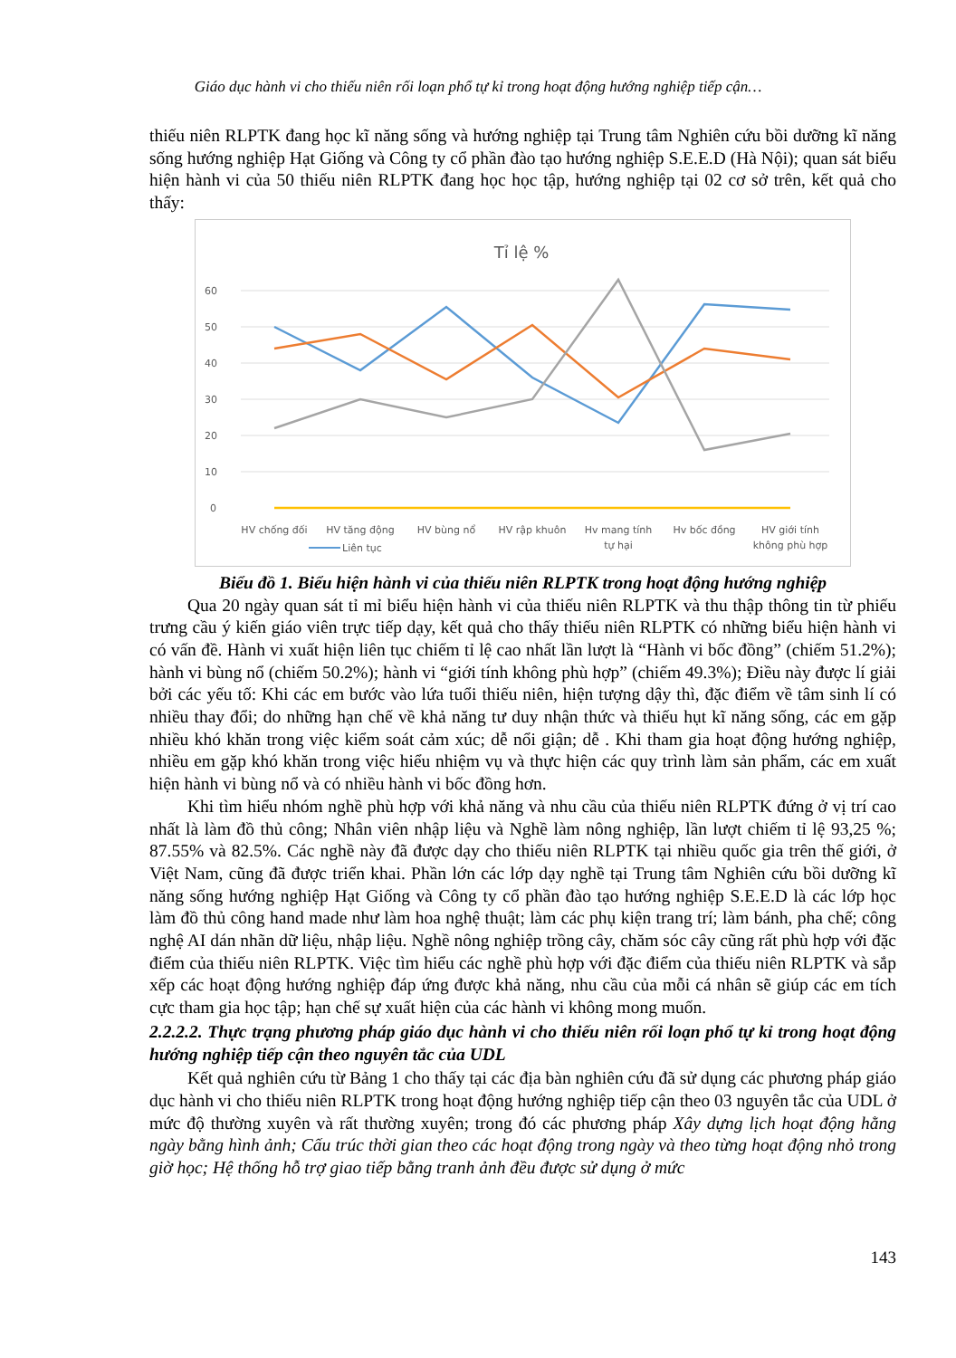Giáo dục hành vi cho thiếu niên rối loạn phổ tự kỉ trong hoạt động hướng nghiệp tiếp cận…
thiếu niên RLPTK đang học kĩ năng sống và hướng nghiệp tại Trung tâm Nghiên cứu bồi dưỡng kĩ năng sống hướng nghiệp Hạt Giống và Công ty cổ phần đào tạo hướng nghiệp S.E.E.D (Hà Nội); quan sát biểu hiện hành vi của 50 thiếu niên RLPTK đang học học tập, hướng nghiệp tại 02 cơ sở trên, kết quả cho thấy:
Tỉ lệ %
60
50
40
30
20
10
0
HV chống đối
HV tăng động
HV bùng nổ
HV rập khuôn
Hv mang tính
tự hại
Hv bốc đồng
HV giới tính
không phù hợp
Liên tục
Biểu đồ 1. Biểu hiện hành vi của thiếu niên RLPTK trong hoạt động hướng nghiệp
Qua 20 ngày quan sát tỉ mỉ biểu hiện hành vi của thiếu niên RLPTK và thu thập thông tin từ phiếu trưng cầu ý kiến giáo viên trực tiếp dạy, kết quả cho thấy thiếu niên RLPTK có những biểu hiện hành vi có vấn đề. Hành vi xuất hiện liên tục chiếm tỉ lệ cao nhất lần lượt là “Hành vi bốc đồng” (chiếm 51.2%); hành vi bùng nổ (chiếm 50.2%); hành vi “giới tính không phù hợp” (chiếm 49.3%); Điều này được lí giải bởi các yếu tố: Khi các em bước vào lứa tuổi thiếu niên, hiện tượng dậy thì, đặc điểm về tâm sinh lí có nhiều thay đổi; do những hạn chế về khả năng tư duy nhận thức và thiếu hụt kĩ năng sống, các em gặp nhiều khó khăn trong việc kiểm soát cảm xúc; dễ nổi giận; dễ . Khi tham gia hoạt động hướng nghiệp, nhiều em gặp khó khăn trong việc hiểu nhiệm vụ và thực hiện các quy trình làm sản phẩm, các em xuất hiện hành vi bùng nổ và có nhiều hành vi bốc đồng hơn.
Khi tìm hiểu nhóm nghề phù hợp với khả năng và nhu cầu của thiếu niên RLPTK đứng ở vị trí cao nhất là làm đồ thủ công; Nhân viên nhập liệu và Nghề làm nông nghiệp, lần lượt chiếm tỉ lệ 93,25 %; 87.55% và 82.5%. Các nghề này đã được dạy cho thiếu niên RLPTK tại nhiều quốc gia trên thế giới, ở Việt Nam, cũng đã được triển khai. Phần lớn các lớp dạy nghề tại Trung tâm Nghiên cứu bồi dưỡng kĩ năng sống hướng nghiệp Hạt Giống và Công ty cổ phần đào tạo hướng nghiệp S.E.E.D là các lớp học làm đồ thủ công hand made như làm hoa nghệ thuật; làm các phụ kiện trang trí; làm bánh, pha chế; công nghệ AI dán nhãn dữ liệu, nhập liệu. Nghề nông nghiệp trồng cây, chăm sóc cây cũng rất phù hợp với đặc điểm của thiếu niên RLPTK. Việc tìm hiểu các nghề phù hợp với đặc điểm của thiếu niên RLPTK và sắp xếp các hoạt động hướng nghiệp đáp ứng được khả năng, nhu cầu của mỗi cá nhân sẽ giúp các em tích cực tham gia học tập; hạn chế sự xuất hiện của các hành vi không mong muốn.
2.2.2.2. Thực trạng phương pháp giáo dục hành vi cho thiếu niên rối loạn phổ tự kỉ trong hoạt động hướng nghiệp tiếp cận theo nguyên tắc của UDL
Kết quả nghiên cứu từ Bảng 1 cho thấy tại các địa bàn nghiên cứu đã sử dụng các phương pháp giáo dục hành vi cho thiếu niên RLPTK trong hoạt động hướng nghiệp tiếp cận theo 03 nguyên tắc của UDL ở mức độ thường xuyên và rất thường xuyên; trong đó các phương pháp Xây dựng lịch hoạt động hằng ngày bằng hình ảnh; Cấu trúc thời gian theo các hoạt động trong ngày và theo từng hoạt động nhỏ trong giờ học; Hệ thống hỗ trợ giao tiếp bằng tranh ảnh đều được sử dụng ở mức
143